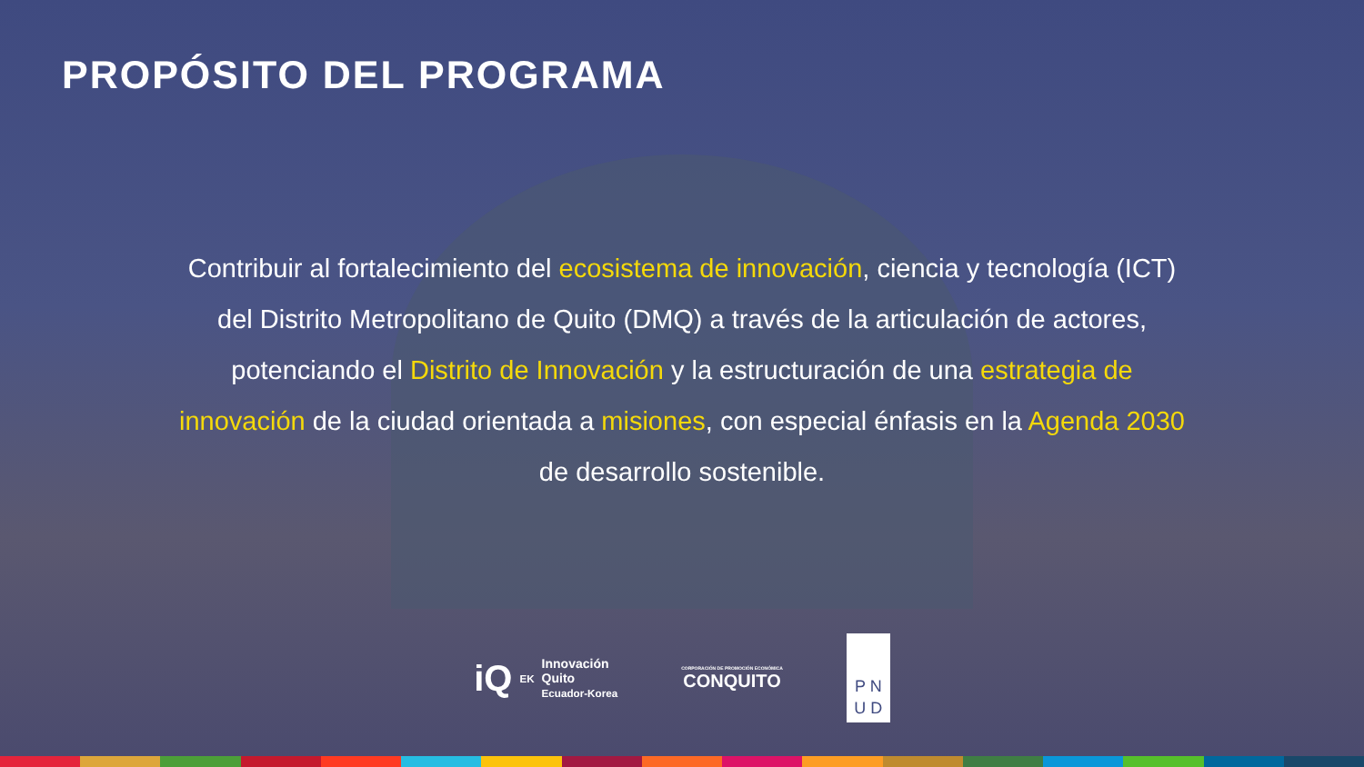PROPÓSITO DEL PROGRAMA
Contribuir al fortalecimiento del ecosistema de innovación, ciencia y tecnología (ICT) del Distrito Metropolitano de Quito (DMQ) a través de la articulación de actores, potenciando el Distrito de Innovación y la estructuración de una estrategia de innovación de la ciudad orientada a misiones, con especial énfasis en la Agenda 2030 de desarrollo sostenible.
iQ<sup>EK</sup>
Innovación
Quito
Ecuador-Korea
CORPORACIÓN DE PROMOCIÓN ECONÓMICA
CONQUITO
P N
U D